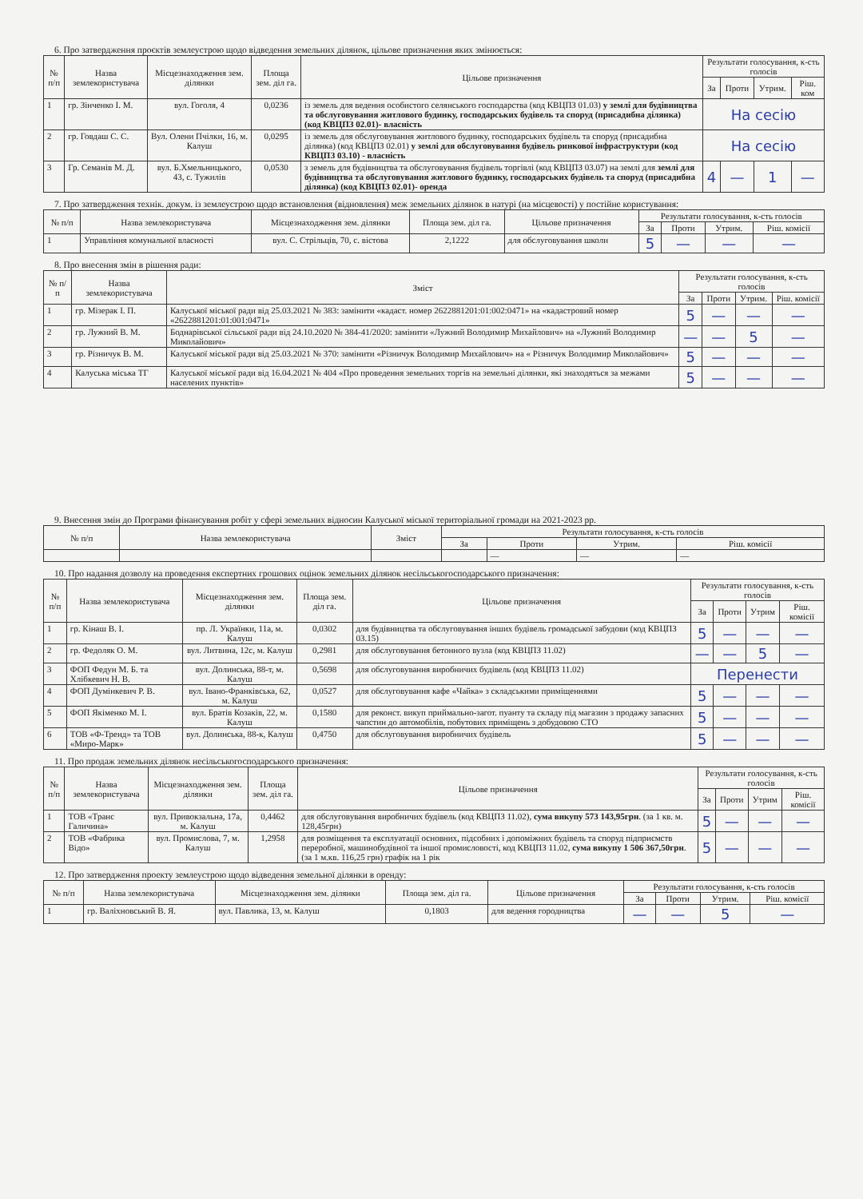6. Про затвердження проєктів землеустрою щодо відведення земельних ділянок, цільове призначення яких змінюється:
| № п/п | Назва землекористувача | Місцезнаходження зем. ділянки | Площа зем. діл га. | Цільове призначення | Результати голосування, к-сть голосів | | | |
| --- | --- | --- | --- | --- | --- | --- | --- | --- |
| | | | | | За | Проти | Утрим. | Ріш. ком |
| 1 | гр. Зінченко І. М. | вул. Гоголя, 4 | 0,0236 | із земель для ведення особистого селянського господарства (код КВЦПЗ 01.03) у землі для будівництва та обслуговування житлового будинку, господарських будівель та споруд (присадибна ділянка) (код КВЦПЗ 02.01)- власність | На сесію | | | |
| 2 | гр. Говдаш С. С. | Вул. Олени Пчілки, 16, м. Калуш | 0,0295 | із земель для обслуговування житлового будинку, господарських будівель та споруд (присадибна ділянка) (код КВЦПЗ 02.01) у землі для обслуговування будівель ринкової інфраструктури (код КВЦПЗ 03.10) - власність | На сесію | | | |
| 3 | Гр. Семанів М. Д. | вул. Б.Хмельницького, 43, с. Тужилів | 0,0530 | з земель для будівництва та обслуговування будівель торгівлі (код КВЦПЗ 03.07) на землі для землі для будівництва та обслуговування житлового будинку, господарських будівель та споруд (присадибна ділянка) (код КВЦПЗ 02.01)- оренда | 4 | — | 1 | — |
7. Про затвердження технік. докум. із землеустрою щодо встановлення (відновлення) меж земельних ділянок в натурі (на місцевості) у постійне користування:
| № п/п | Назва землекористувача | Місцезнаходження зем. ділянки | Площа зем. діл га. | Цільове призначення | Результати голосування, к-сть голосів | | | |
| --- | --- | --- | --- | --- | --- | --- | --- | --- |
| | | | | | За | Проти | Утрим. | Ріш. комісії |
| 1 | Управління комунальної власності | вул. С. Стрільців, 70, с. вістова | 2,1222 | для обслуговування школи | 5 | — | — | — |
8. Про внесення змін в рішення ради:
| № п/п | Назва землекористувача | Зміст | Результати голосування, к-сть голосів | | | |
| --- | --- | --- | --- | --- | --- | --- |
| | | | За | Проти | Утрим. | Ріш. комісії |
| 1 | гр. Мізерак І. П. | Калуської міської ради від 25.03.2021 № 383: замінити «кадаст. номер 2622881201:01:002:0471» на «кадастровий номер «2622881201:01:001:0471» | 5 | — | — | — |
| 2 | гр. Лужний В. М. | Боднарівської сільської ради від 24.10.2020 № 384-41/2020: замінити «Лужний Володимир Михайлович» на «Лужний Володимир Миколайович» | — | — | 5 | — |
| 3 | гр. Різничук В. М. | Калуської міської ради від 25.03.2021 № 370: замінити «Різничук Володимир Михайлович» на « Різничук Володимир Миколайович» | 5 | — | — | — |
| 4 | Калуська міська ТГ | Калуської міської ради від 16.04.2021 № 404 «Про проведення земельних торгів на земельні ділянки, які знаходяться за межами населених пунктів» | 5 | — | — | — |
9. Внесення змін до Програми фінансування робіт у сфері земельних відносин Калуської міської територіальної громади на 2021-2023 рр.
| № п/п | Назва землекористувача | Зміст | Результати голосування, к-сть голосів | | | |
| --- | --- | --- | --- | --- | --- | --- |
| | | | За | Проти | Утрим. | Ріш. комісії |
| | | | | — | — | — |
10. Про надання дозволу на проведення експертних грошових оцінок земельних ділянок несільськогосподарського призначення:
| № п/п | Назва землекористувача | Місцезнаходження зем. ділянки | Площа зем. діл га. | Цільове призначення | Результати голосування, к-сть голосів | | | |
| --- | --- | --- | --- | --- | --- | --- | --- | --- |
| | | | | | За | Проти | Утрим | Ріш. комісії |
| 1 | гр. Кінаш В. І. | пр. Л. Українки, 11а, м. Калуш | 0,0302 | для будівництва та обслуговування інших будівель громадської забудови (код КВЦПЗ 03.15) | 5 | — | — | — |
| 2 | гр. Федоляк О. М. | вул. Литвина, 12с, м. Калуш | 0,2981 | для обслуговування бетонного вузла (код КВЦПЗ 11.02) | — | — | 5 | — |
| 3 | ФОП Федун М. Б. та Хлібкевич Н. В. | вул. Долинська, 88-т, м. Калуш | 0,5698 | для обслуговування виробничих будівель (код КВЦПЗ 11.02) | Перенести | | | |
| 4 | ФОП Думінкевич Р. В. | вул. Івано-Франківська, 62, м. Калуш | 0,0527 | для обслуговування кафе «Чайка» з складськими приміщеннями | 5 | — | — | — |
| 5 | ФОП Якіменко М. І. | вул. Братів Козаків, 22, м. Калуш | 0,1580 | для реконст. викуп приймально-загот. пуанту та складу під магазин з продажу запасних чапстин до автомобілів, побутових приміщень з добудовою СТО | 5 | — | — | — |
| 6 | ТОВ «Ф-Тренд» та ТОВ «Миро-Марк» | вул. Долинська, 88-к, Калуш | 0,4750 | для обслуговування виробничих будівель | 5 | — | — | — |
11. Про продаж земельних ділянок несільськогосподарського призначення:
| № п/п | Назва землекористувача | Місцезнаходження зем. ділянки | Площа зем. діл га. | Цільове призначення | Результати голосування, к-сть голосів | | | |
| --- | --- | --- | --- | --- | --- | --- | --- | --- |
| | | | | | За | Проти | Утрим | Ріш. комісії |
| 1 | ТОВ «Транс Галичина» | вул. Привокзальна, 17а, м. Калуш | 0,4462 | для обслуговування виробничих будівель (код КВЦПЗ 11.02), сума викупу 573 143,95грн . (за 1 кв. м. 128,45грн) | 5 | — | — | — |
| 2 | ТОВ «Фабрика Відо» | вул. Промислова, 7, м. Калуш | 1,2958 | для розміщення та експлуатації основних, підсобних і допоміжних будівель та споруд підприємств переробної, машинобудівної та іншої промисловості, код КВЦПЗ 11.02, сума викупу 1 506 367,50грн .(за 1 м.кв. 116,25 грн) графік на 1 рік | 5 | — | — | — |
12. Про затвердження проекту землеустрою щодо відведення земельної ділянки в оренду:
| № п/п | Назва землекористувача | Місцезнаходження зем. ділянки | Площа зем. діл га. | Цільове призначення | Результати голосування, к-сть голосів | | | |
| --- | --- | --- | --- | --- | --- | --- | --- | --- |
| | | | | | За | Проти | Утрим. | Ріш. комісії |
| 1 | гр. Валіхновський В. Я. | вул. Павлика, 13, м. Калуш | 0,1803 | для ведення городництва | — | — | 5 | — |